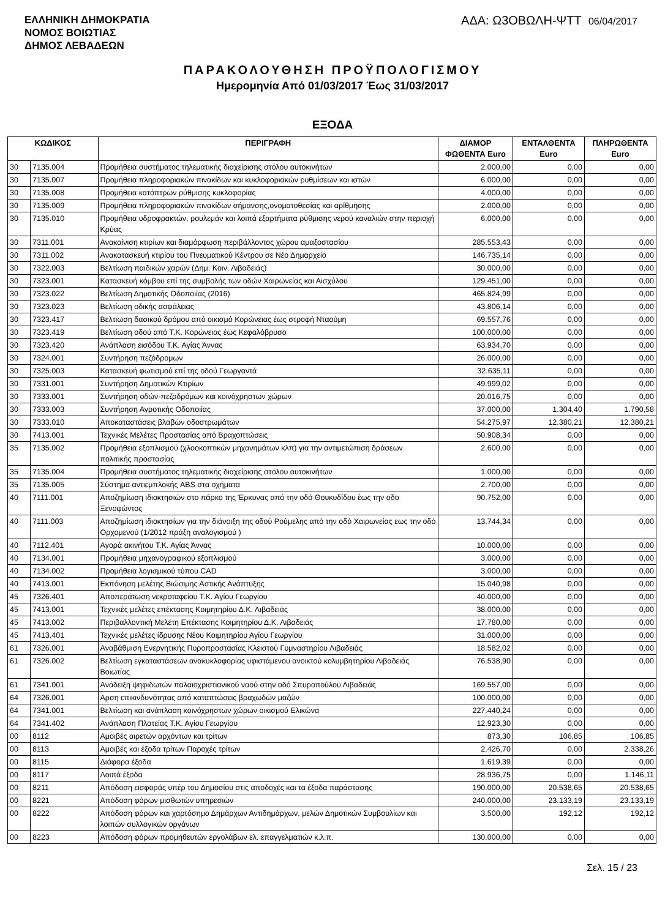ΕΛΛΗΝΙΚΗ ΔΗΜΟΚΡΑΤΙΑ
ΝΟΜΟΣ ΒΟΙΩΤΙΑΣ
ΔΗΜΟΣ ΛΕΒΑΔΕΩΝ
ΑΔΑ: Ω3ΟΒΩΛΗ-ΨΤΤ 06/04/2017
ΠΑΡΑΚΟΛΟΥΘΗΣΗ ΠΡΟΫΠΟΛΟΓΙΣΜΟΥ
Ημερομηνία Από 01/03/2017 Έως 31/03/2017
ΕΞΟΔΑ
| ΚΩΔΙΚΟΣ | | ΠΕΡΙΓΡΑΦΗ | ΔΙΑΜΟΡ ΦΩΘΕΝΤΑ Euro | ΕΝΤΑΛΘΕΝΤΑ Euro | ΠΛΗΡΩΘΕΝΤΑ Euro |
| --- | --- | --- | --- | --- | --- |
| 30 | 7135.004 | Προμήθεια συστήματος τηλεματικής διαχείρισης στόλου αυτοκινήτων | 2.000,00 | 0,00 | 0,00 |
| 30 | 7135.007 | Προμήθεια πληροφοριακών πινακίδων και κυκλοφοριακών ρυθμίσεων και ιστών | 6.000,00 | 0,00 | 0,00 |
| 30 | 7135.008 | Προμήθεια κατόπτρων ρύθμισης κυκλοφορίας | 4.000,00 | 0,00 | 0,00 |
| 30 | 7135.009 | Προμήθεια πληροφοριακών πινακίδων σήμανσης,ονοματοθεσίας και αρίθμησης | 2.000,00 | 0,00 | 0,00 |
| 30 | 7135.010 | Προμήθεια υδροφρακτών, ρουλεμάν και λοιπά εξαρτήματα ρύθμισης νερού καναλιών στην περιοχή Κρύας | 6.000,00 | 0,00 | 0,00 |
| 30 | 7311.001 | Ανακαίνιση κτιρίων και διαμόρφωση περιβάλλοντος χώρου αμαξοστασίου | 285.553,43 | 0,00 | 0,00 |
| 30 | 7311.002 | Ανακατασκευή κτιρίου του Πνευματικού Κέντρου σε Νέο Δημαρχείο | 146.735,14 | 0,00 | 0,00 |
| 30 | 7322.003 | Βελτίωση παιδικών χαρών (Δημ. Κοιν. Λιβαδειάς) | 30.000,00 | 0,00 | 0,00 |
| 30 | 7323.001 | Κατασκευή κόμβου επί της συμβολής των οδών Χαιρωνείας και Αισχύλου | 129.451,00 | 0,00 | 0,00 |
| 30 | 7323.022 | Βελτίωση Δημοτικής Οδοποιίας (2016) | 465.824,99 | 0,00 | 0,00 |
| 30 | 7323.023 | Βελτίωση οδικής ασφάλειας | 43.806,14 | 0,00 | 0,00 |
| 30 | 7323.417 | Βελτιωση δασικού δρόμου από οικισμό Κορώνειας έως στροφή Νταούμη | 69.557,76 | 0,00 | 0,00 |
| 30 | 7323.419 | Βελτίωση οδού από Τ.Κ. Κορώνειας έως Κεφαλόβρυσο | 100.000,00 | 0,00 | 0,00 |
| 30 | 7323.420 | Ανάπλαση εισόδου Τ.Κ. Αγίας Άννας | 63.934,70 | 0,00 | 0,00 |
| 30 | 7324.001 | Συντήρηση πεζόδρομων | 26.000,00 | 0,00 | 0,00 |
| 30 | 7325.003 | Κατασκευή φωτισμού επί της οδού Γεωργαντά | 32.635,11 | 0,00 | 0,00 |
| 30 | 7331.001 | Συντήρηση Δημοτικών Κτιρίων | 49.999,02 | 0,00 | 0,00 |
| 30 | 7333.001 | Συντήρηση οδών-πεζοδρόμων και κοινόχρηστων χώρων | 20.016,75 | 0,00 | 0,00 |
| 30 | 7333.003 | Συντήρηση Αγροτικής Οδοποιίας | 37.000,00 | 1.304,40 | 1.790,58 |
| 30 | 7333.010 | Αποκαταστάσεις βλαβών οδοστρωμάτων | 54.275,97 | 12.380,21 | 12.380,21 |
| 30 | 7413.001 | Τεχνικές Μελέτες Προστασίας από Βραχοπτώσεις | 50.908,34 | 0,00 | 0,00 |
| 35 | 7135.002 | Προμήθεια εξοπλισμού (χλοοκοπτικών μηχανημάτων κλπ) για την αντιμετώπιση δράσεων πολιτικής προστασίας | 2.600,00 | 0,00 | 0,00 |
| 35 | 7135.004 | Προμήθεια συστήματος τηλεματικής διαχείρισης στόλου αυτοκινήτων | 1.000,00 | 0,00 | 0,00 |
| 35 | 7135.005 | Σύστημα αντιεμπλοκής ABS στα οχήματα | 2.700,00 | 0,00 | 0,00 |
| 40 | 7111.001 | Αποζημίωση ιδιοκτησιών στο πάρκο της Έρκυνας από την οδό Θουκυδίδου έως την οδο Ξενοφώντος | 90.752,00 | 0,00 | 0,00 |
| 40 | 7111.003 | Αποζημίωση ιδιοκτησίων για την διάνοιξη της οδού Ρούμελης από την οδό Χαιρωνείας εως την οδό Ορχομενού (1/2012 πράξη αναλογισμού ) | 13.744,34 | 0,00 | 0,00 |
| 40 | 7112.401 | Αγορά ακινήτου Τ.Κ. Αγίας Άννας | 10.000,00 | 0,00 | 0,00 |
| 40 | 7134.001 | Προμήθεια μηχανογραφικού εξοπλισμού | 3.000,00 | 0,00 | 0,00 |
| 40 | 7134.002 | Προμήθεια λογισμικού τύπου CAD | 3.000,00 | 0,00 | 0,00 |
| 40 | 7413.001 | Εκπόνηση μελέτης Βιώσιμης Αστικής Ανάπτυξης | 15.040,98 | 0,00 | 0,00 |
| 45 | 7326.401 | Αποπεράτωση νεκροταφείου Τ.Κ. Αγίου Γεωργίου | 40.000,00 | 0,00 | 0,00 |
| 45 | 7413.001 | Τεχνικές μελέτες επέκτασης Κοιμητηρίου Δ.Κ. Λιβαδειάς | 38.000,00 | 0,00 | 0,00 |
| 45 | 7413.002 | Περιβαλλοντική Μελέτη Επέκτασης Κοιμητηρίου Δ.Κ. Λιβαδειάς | 17.780,00 | 0,00 | 0,00 |
| 45 | 7413.401 | Τεχνικές μελέτες ίδρυσης Νέου Κοιμητηρίου Αγίου Γεωργίου | 31.000,00 | 0,00 | 0,00 |
| 61 | 7326.001 | Αναβάθμιση Ενεργητικής Πυροπροστασίας Κλειστού Γυμναστηρίου Λιβαδειάς | 18.582,02 | 0,00 | 0,00 |
| 61 | 7326.002 | Βελτίωση εγκαταστάσεων ανακυκλοφορίας υφιστάμενου ανοικτού κολυμβητηρίου Λιβαδειάς Βοιωτίας | 76.538,90 | 0,00 | 0,00 |
| 61 | 7341.001 | Ανάδειξη ψηφιδωτών παλαιοχριστιανικού ναού στην οδό Σπυροπούλου Λιβαδειάς | 169.557,00 | 0,00 | 0,00 |
| 64 | 7326.001 | Αρση επικινδυνότητας από καταπτώσεις βραχωδών μαζών | 100.000,00 | 0,00 | 0,00 |
| 64 | 7341.001 | Βελτίωση και ανάπλαση κοινόχρηστων χώρων οικισμού Ελικώνα | 227.440,24 | 0,00 | 0,00 |
| 64 | 7341.402 | Ανάπλαση Πλατείας Τ.Κ. Αγίου Γεωργίου | 12.923,30 | 0,00 | 0,00 |
| 00 | 8112 | Αμοιβές αιρετών αρχόντων και τρίτων | 873,30 | 106,85 | 106,85 |
| 00 | 8113 | Αμοιβές και έξοδα τρίτων Παροχές τρίτων | 2.426,70 | 0,00 | 2.338,26 |
| 00 | 8115 | Διάφορα έξοδα | 1.619,39 | 0,00 | 0,00 |
| 00 | 8117 | Λοιπά έξοδα | 28.936,75 | 0,00 | 1.146,11 |
| 00 | 8211 | Απόδοση εισφοράς υπέρ του Δημοσίου στις αποδοχές και τα έξοδα παράστασης | 190.000,00 | 20.538,65 | 20.538,65 |
| 00 | 8221 | Απόδοση φόρων μισθωτών υπηρεσιών | 240.000,00 | 23.133,19 | 23.133,19 |
| 00 | 8222 | Απόδοση φόρων και χαρτόσημο Δημάρχων Αντιδημάρχων, μελών Δημοτικών Συμβουλίων και λοιπών συλλογικών οργάνων | 3.500,00 | 192,12 | 192,12 |
| 00 | 8223 | Απόδοση φόρων προμηθευτών εργολάβων ελ. επαγγελματιών κ.λ.π. | 130.000,00 | 0,00 | 0,00 |
Σελ. 15 / 23